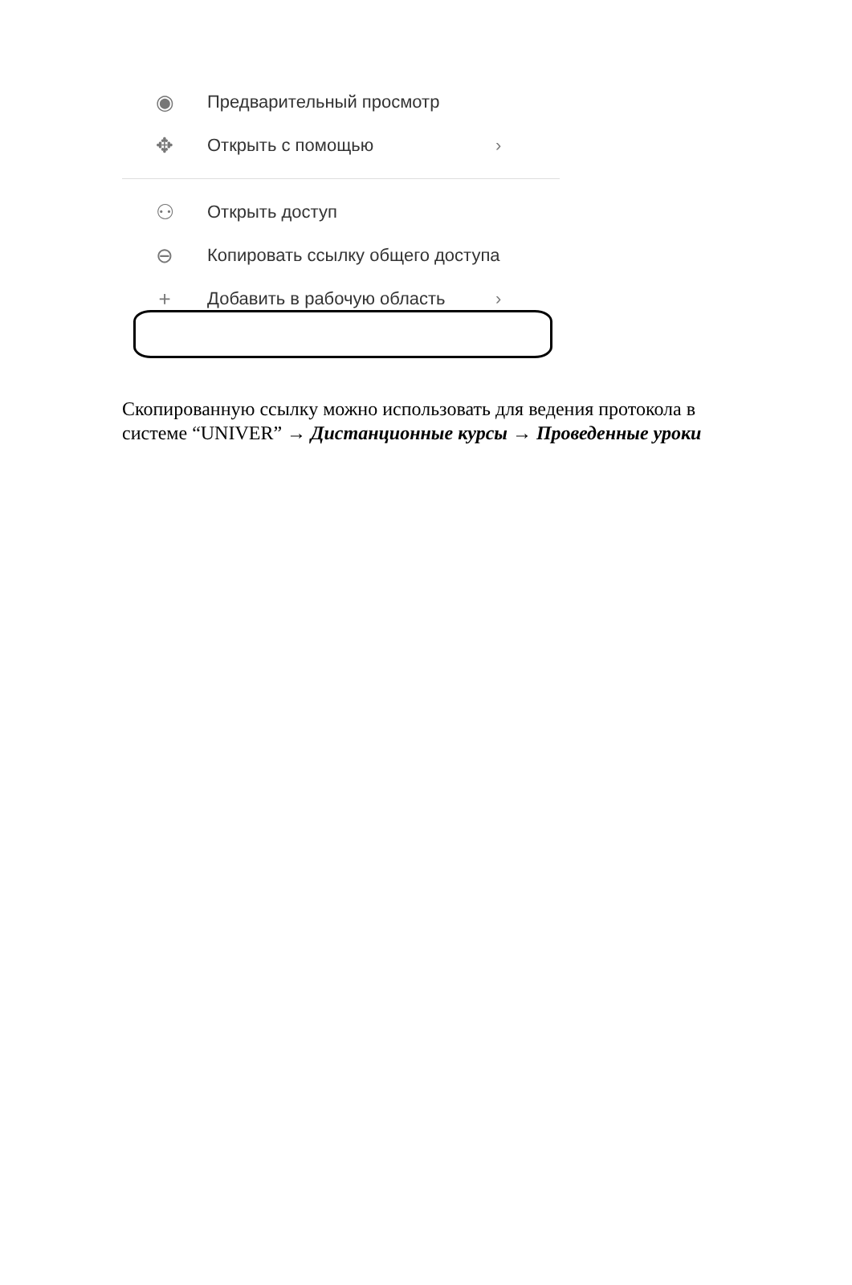◉ Предварительный просмотр
✥ Открыть с помощью ›
⚇ Открыть доступ
⊖ Копировать ссылку общего доступа
+ Добавить в рабочую область ›
Скопированную ссылку можно использовать для ведения протокола в системе “UNIVER” → Дистанционные курсы → Проведенные уроки